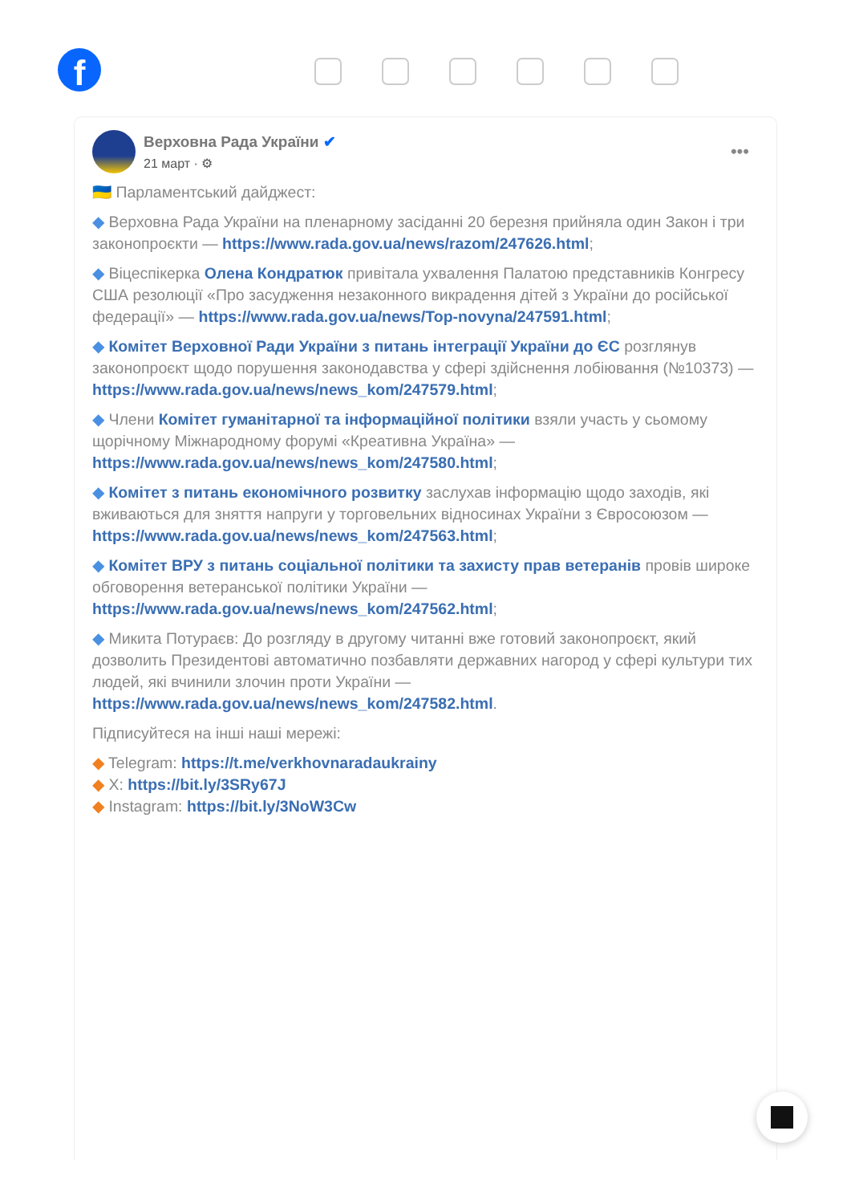f
Верховна Рада України ✔
21 март · ⚙
•••
🇺🇦 Парламентський дайджест:
◆ Верховна Рада України на пленарному засіданні 20 березня прийняла один Закон і три законопроєкти — https://www.rada.gov.ua/news/razom/247626.html;
◆ Віцеспікерка Олена Кондратюк привітала ухвалення Палатою представників Конгресу США резолюції «Про засудження незаконного викрадення дітей з України до російської федерації» — https://www.rada.gov.ua/news/Top-novyna/247591.html;
◆ Комітет Верховної Ради України з питань інтеграції України до ЄС розглянув законопроєкт щодо порушення законодавства у сфері здійснення лобіювання (№10373) — https://www.rada.gov.ua/news/news_kom/247579.html;
◆ Члени Комітет гуманітарної та інформаційної політики взяли участь у сьомому щорічному Міжнародному форумі «Креативна Україна» — https://www.rada.gov.ua/news/news_kom/247580.html;
◆ Комітет з питань економічного розвитку заслухав інформацію щодо заходів, які вживаються для зняття напруги у торговельних відносинах України з Євросоюзом — https://www.rada.gov.ua/news/news_kom/247563.html;
◆ Комітет ВРУ з питань соціальної політики та захисту прав ветеранів провів широке обговорення ветеранської політики України — https://www.rada.gov.ua/news/news_kom/247562.html;
◆ Микита Потураєв: До розгляду в другому читанні вже готовий законопроєкт, який дозволить Президентові автоматично позбавляти державних нагород у сфері культури тих людей, які вчинили злочин проти України — https://www.rada.gov.ua/news/news_kom/247582.html.
Підписуйтеся на інші наші мережі:
◆ Telegram: https://t.me/verkhovnaradaukrainy
◆ X: https://bit.ly/3SRy67J
◆ Instagram: https://bit.ly/3NoW3Cw